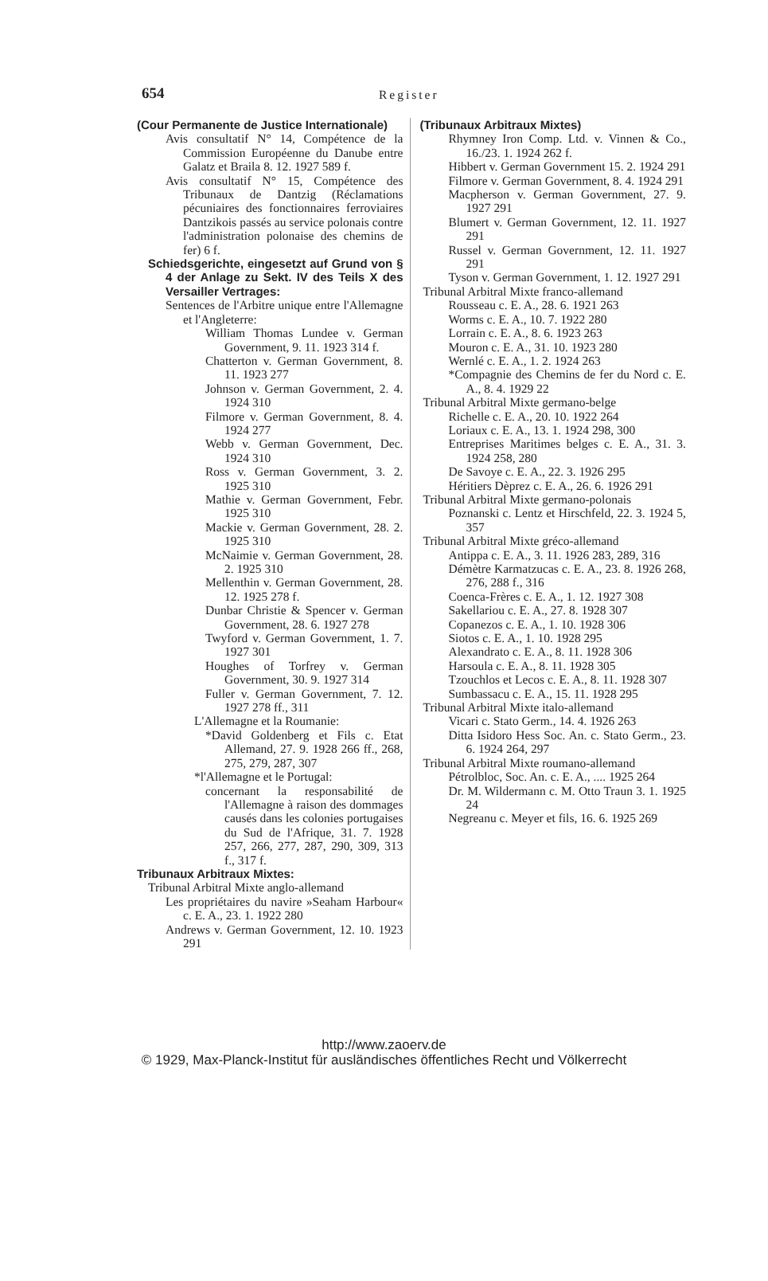654 Register
(Cour Permanente de Justice Internationale)
Avis consultatif N° 14, Compétence de la Commission Européenne du Danube entre Galatz et Braila 8. 12. 1927 589 f.
Avis consultatif N° 15, Compétence des Tribunaux de Dantzig (Réclamations pécuniaires des fonctionnaires ferroviaires Dantzikois passés au service polonais contre l'administration polonaise des chemins de fer) 6 f.
Schiedsgerichte, eingesetzt auf Grund von § 4 der Anlage zu Sekt. IV des Teils X des Versailler Vertrages:
Sentences de l'Arbitre unique entre l'Allemagne et l'Angleterre:
William Thomas Lundee v. German Government, 9. 11. 1923 314 f.
Chatterton v. German Government, 8. 11. 1923 277
Johnson v. German Government, 2. 4. 1924 310
Filmore v. German Government, 8. 4. 1924 277
Webb v. German Government, Dec. 1924 310
Ross v. German Government, 3. 2. 1925 310
Mathie v. German Government, Febr. 1925 310
Mackie v. German Government, 28. 2. 1925 310
McNaimie v. German Government, 28. 2. 1925 310
Mellenthin v. German Government, 28. 12. 1925 278 f.
Dunbar Christie & Spencer v. German Government, 28. 6. 1927 278
Twyford v. German Government, 1. 7. 1927 301
Houghes of Torfrey v. German Government, 30. 9. 1927 314
Fuller v. German Government, 7. 12. 1927 278 ff., 311
L'Allemagne et la Roumanie:
*David Goldenberg et Fils c. Etat Allemand, 27. 9. 1928 266 ff., 268, 275, 279, 287, 307
*l'Allemagne et le Portugal:
concernant la responsabilité de l'Allemagne à raison des dommages causés dans les colonies portugaises du Sud de l'Afrique, 31. 7. 1928 257, 266, 277, 287, 290, 309, 313 f., 317 f.
Tribunaux Arbitraux Mixtes:
Tribunal Arbitral Mixte anglo-allemand
Les propriétaires du navire »Seaham Harbour« c. E. A., 23. 1. 1922 280
Andrews v. German Government, 12. 10. 1923 291
(Tribunaux Arbitraux Mixtes)
Rhymney Iron Comp. Ltd. v. Vinnen & Co., 16./23. 1. 1924 262 f.
Hibbert v. German Government 15. 2. 1924 291
Filmore v. German Government, 8. 4. 1924 291
Macpherson v. German Government, 27. 9. 1927 291
Blumert v. German Government, 12. 11. 1927 291
Russel v. German Government, 12. 11. 1927 291
Tyson v. German Government, 1. 12. 1927 291
Tribunal Arbitral Mixte franco-allemand
Rousseau c. E. A., 28. 6. 1921 263
Worms c. E. A., 10. 7. 1922 280
Lorrain c. E. A., 8. 6. 1923 263
Mouron c. E. A., 31. 10. 1923 280
Wernlé c. E. A., 1. 2. 1924 263
*Compagnie des Chemins de fer du Nord c. E. A., 8. 4. 1929 22
Tribunal Arbitral Mixte germano-belge
Richelle c. E. A., 20. 10. 1922 264
Loriaux c. E. A., 13. 1. 1924 298, 300
Entreprises Maritimes belges c. E. A., 31. 3. 1924 258, 280
De Savoye c. E. A., 22. 3. 1926 295
Héritiers Dèprez c. E. A., 26. 6. 1926 291
Tribunal Arbitral Mixte germano-polonais
Poznanski c. Lentz et Hirschfeld, 22. 3. 1924 5, 357
Tribunal Arbitral Mixte gréco-allemand
Antippa c. E. A., 3. 11. 1926 283, 289, 316
Démètre Karmatzucas c. E. A., 23. 8. 1926 268, 276, 288 f., 316
Coenca-Frères c. E. A., 1. 12. 1927 308
Sakellariou c. E. A., 27. 8. 1928 307
Copanezos c. E. A., 1. 10. 1928 306
Siotos c. E. A., 1. 10. 1928 295
Alexandrato c. E. A., 8. 11. 1928 306
Harsoula c. E. A., 8. 11. 1928 305
Tzouchlos et Lecos c. E. A., 8. 11. 1928 307
Sumbassacu c. E. A., 15. 11. 1928 295
Tribunal Arbitral Mixte italo-allemand
Vicari c. Stato Germ., 14. 4. 1926 263
Ditta Isidoro Hess Soc. An. c. Stato Germ., 23. 6. 1924 264, 297
Tribunal Arbitral Mixte roumano-allemand
Pétrolbloc, Soc. An. c. E. A., .... 1925 264
Dr. M. Wildermann c. M. Otto Traun 3. 1. 1925 24
Negreanu c. Meyer et fils, 16. 6. 1925 269
http://www.zaoerv.de
© 1929, Max-Planck-Institut für ausländisches öffentliches Recht und Völkerrecht